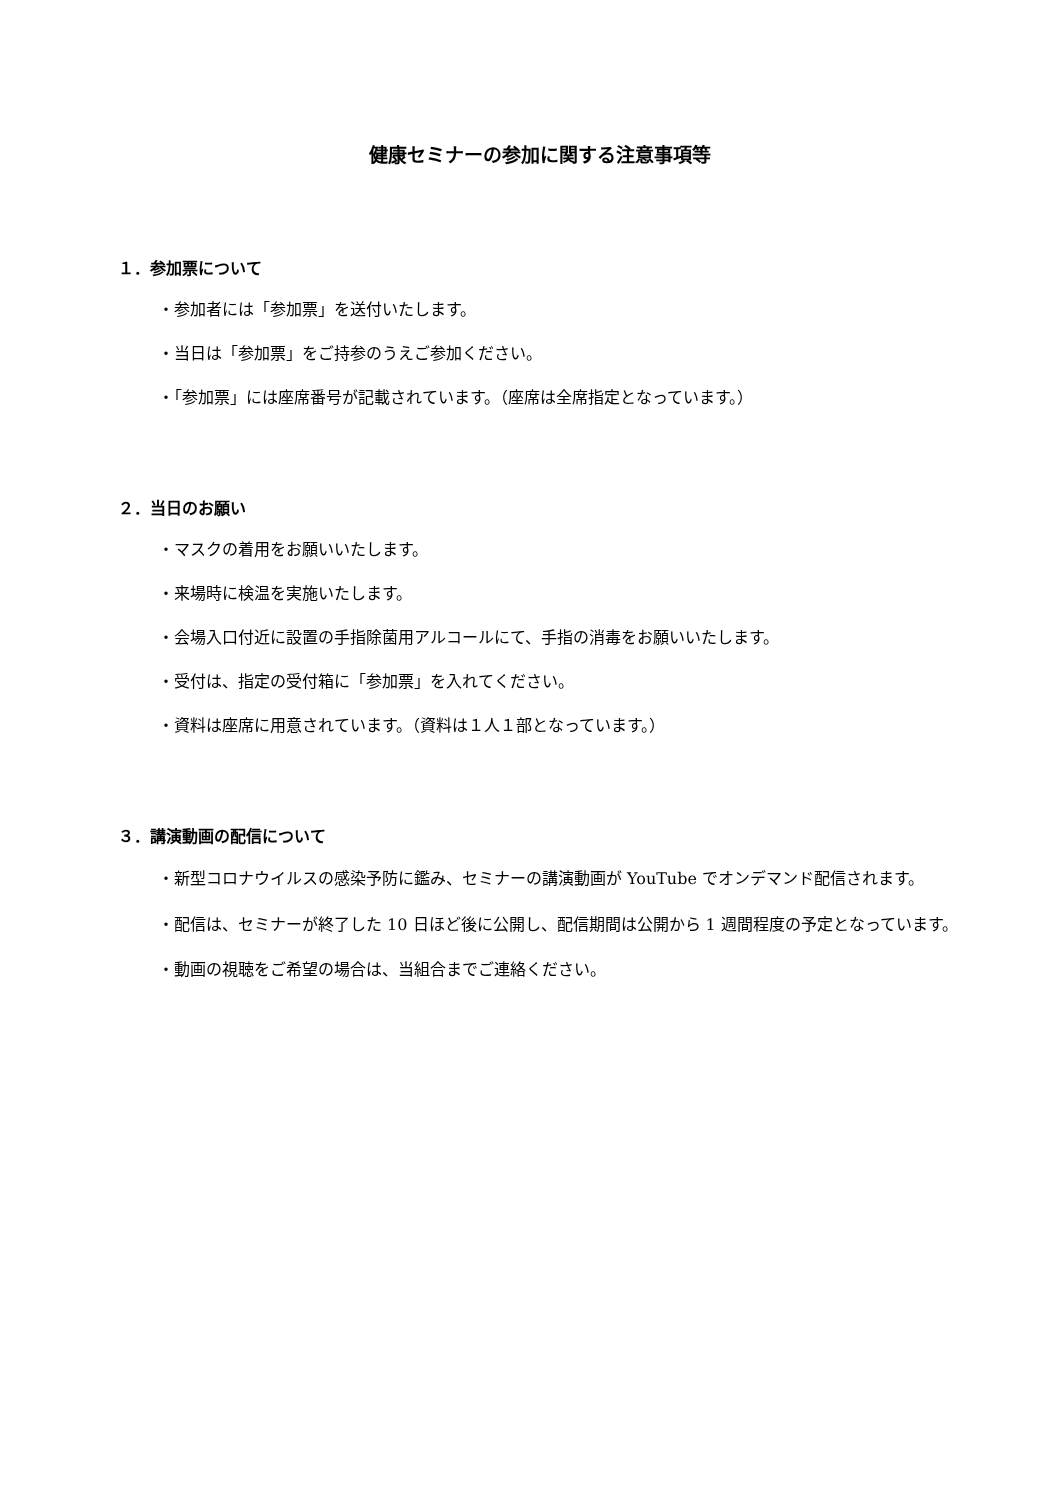健康セミナーの参加に関する注意事項等
１．参加票について
・参加者には「参加票」を送付いたします。
・当日は「参加票」をご持参のうえご参加ください。
・「参加票」には座席番号が記載されています。（座席は全席指定となっています。）
２．当日のお願い
・マスクの着用をお願いいたします。
・来場時に検温を実施いたします。
・会場入口付近に設置の手指除菌用アルコールにて、手指の消毒をお願いいたします。
・受付は、指定の受付箱に「参加票」を入れてください。
・資料は座席に用意されています。（資料は１人１部となっています。）
３．講演動画の配信について
・新型コロナウイルスの感染予防に鑑み、セミナーの講演動画が YouTube でオンデマンド配信されます。
・配信は、セミナーが終了した 10 日ほど後に公開し、配信期間は公開から 1 週間程度の予定となっています。
・動画の視聴をご希望の場合は、当組合までご連絡ください。